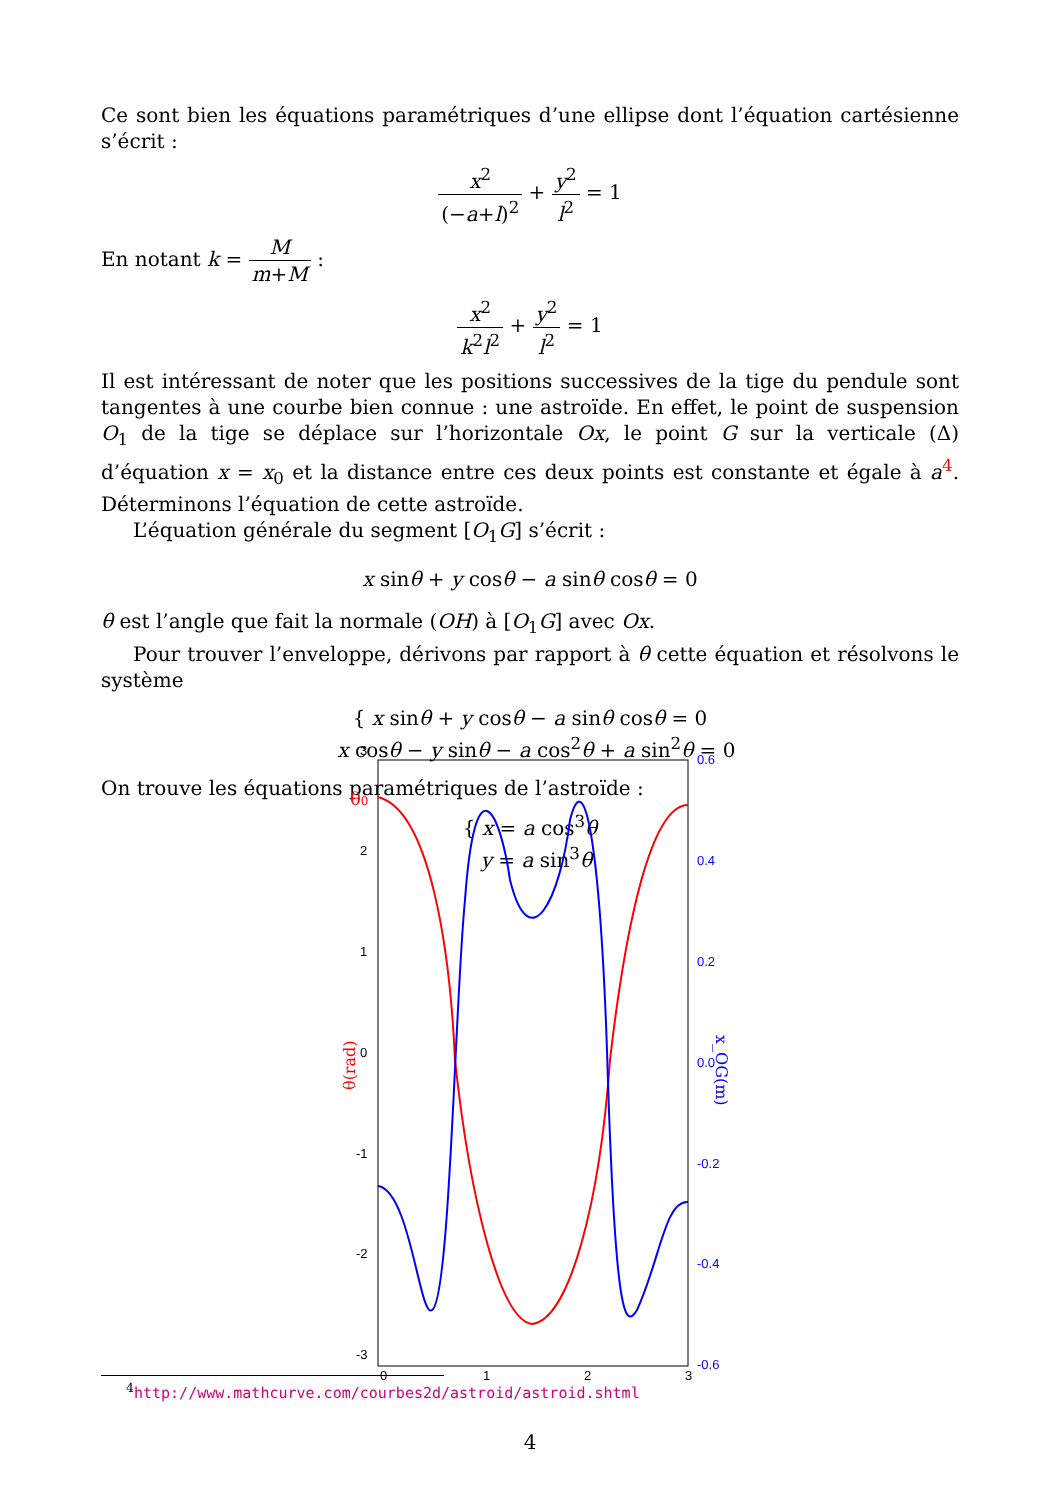Ce sont bien les équations paramétriques d’une ellipse dont l’équation cartésienne s’écrit :
x<sup>2</sup> (−a+l)<sup>2</sup> + y<sup>2</sup> l<sup>2</sup> = 1
En notant k = M m+M :
x<sup>2</sup> k<sup>2</sup>l<sup>2</sup> + y<sup>2</sup> l<sup>2</sup> = 1
Il est intéressant de noter que les positions successives de la tige du pendule sont tangentes à une courbe bien connue : une astroïde. En effet, le point de suspension O<sub>1</sub> de la tige se déplace sur l’horizontale Ox, le point G sur la verticale (Δ) d’équation x = x<sub>0</sub> et la distance entre ces deux points est constante et égale à a<sup>4</sup>. Déterminons l’équation de cette astroïde.
L’équation générale du segment [O<sub>1</sub>G] s’écrit :
x sinθ + y cosθ − a sinθ cosθ = 0
θ est l’angle que fait la normale (OH) à [O<sub>1</sub>G] avec Ox.
Pour trouver l’enveloppe, dérivons par rapport à θ cette équation et résolvons le système
{ x sinθ + y cosθ − a sinθ cosθ = 0
x cosθ − y sinθ − a cos<sup>2</sup>θ + a sin<sup>2</sup>θ = 0
On trouve les équations paramétriques de l’astroïde :
{ x = a cos<sup>3</sup>θ
y = a sin<sup>3</sup>θ
3
2
1
0
-1
-2
-3
0
1
2
3
0.6
0.4
0.2
0.0
-0.2
-0.4
-0.6
θ0
θ(rad)
x_OG(m)
<sup>4</sup> http://www.mathcurve.com/courbes2d/astroid/astroid.shtml
4